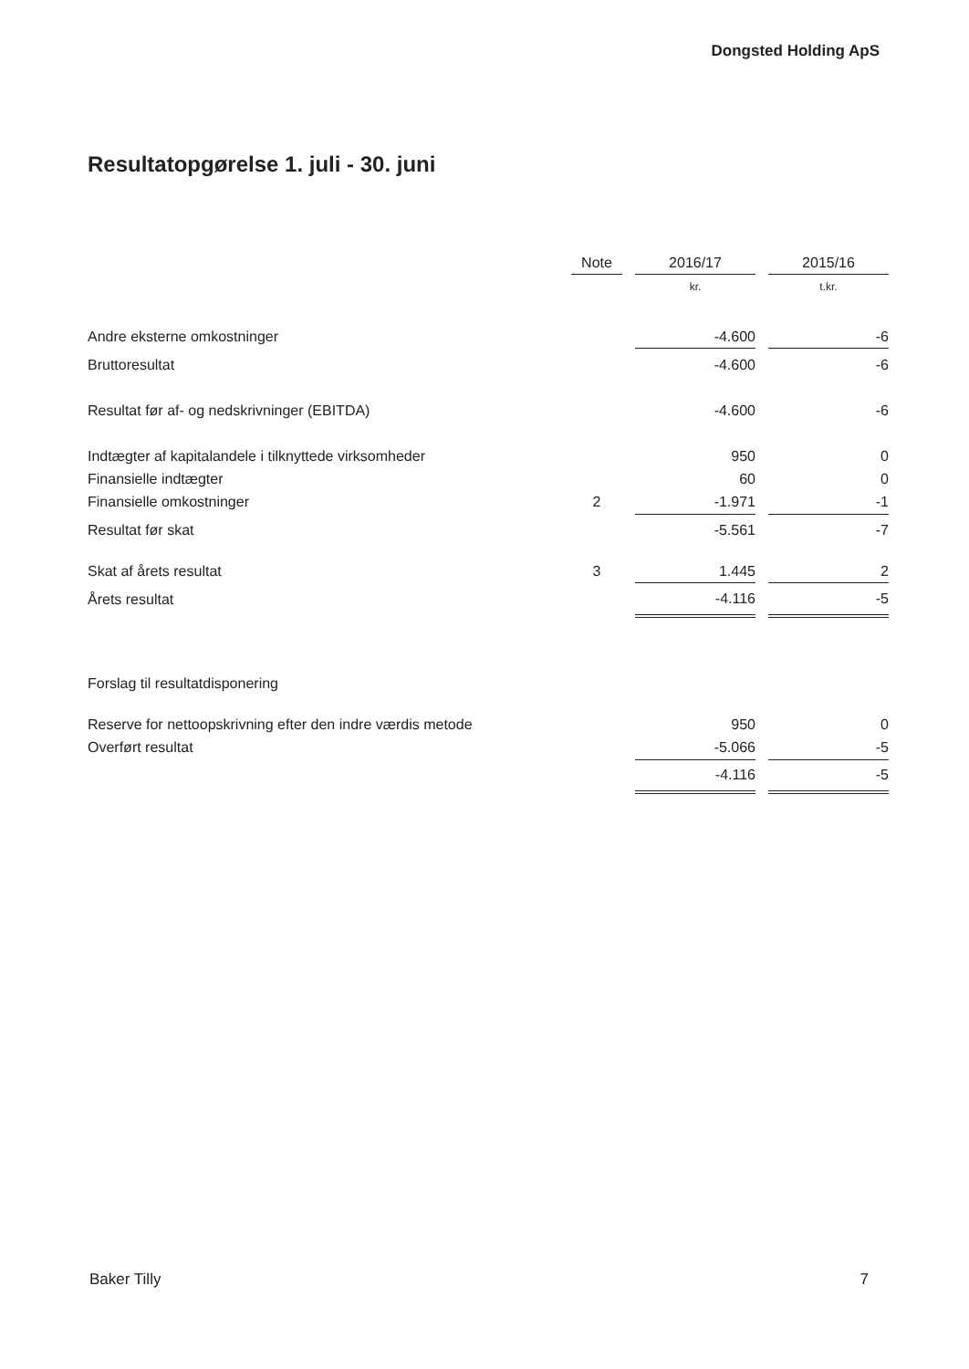Dongsted Holding ApS
Resultatopgørelse 1. juli - 30. juni
| | Note | | 2016/17 | | 2015/16 |
| --- | --- | --- | --- | --- | --- |
| | | | kr. | | t.kr. |
| Andre eksterne omkostninger | | | -4.600 | | -6 |
| Bruttoresultat | | | -4.600 | | -6 |
| Resultat før af- og nedskrivninger (EBITDA) | | | -4.600 | | -6 |
| Indtægter af kapitalandele i tilknyttede virksomheder | | | 950 | | 0 |
| Finansielle indtægter | | | 60 | | 0 |
| Finansielle omkostninger | 2 | | -1.971 | | -1 |
| Resultat før skat | | | -5.561 | | -7 |
| Skat af årets resultat | 3 | | 1.445 | | 2 |
| Årets resultat | | | -4.116 | | -5 |
| Forslag til resultatdisponering | | | | | |
| Reserve for nettoopskrivning efter den indre værdis metode | | | 950 | | 0 |
| Overført resultat | | | -5.066 | | -5 |
| | | | -4.116 | | -5 |
Baker Tilly 7